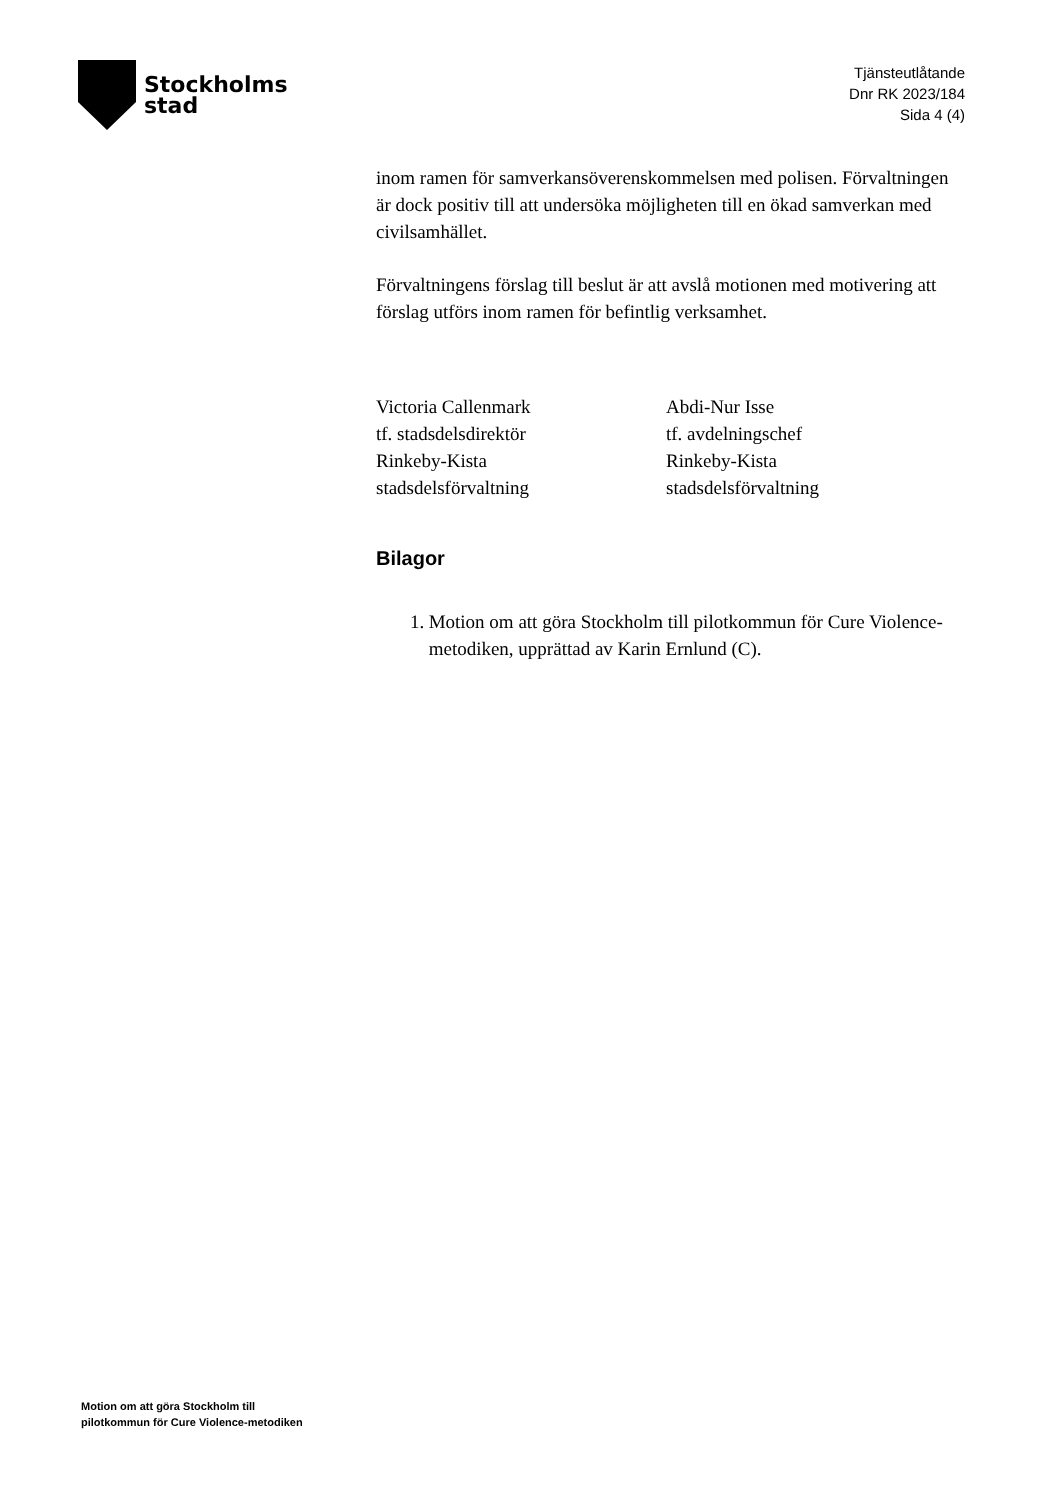Stockholms
stad
Tjänsteutlåtande
Dnr RK 2023/184
Sida 4 (4)
inom ramen för samverkansöverenskommelsen med polisen. Förvaltningen är dock positiv till att undersöka möjligheten till en ökad samverkan med civilsamhället.
Förvaltningens förslag till beslut är att avslå motionen med motivering att förslag utförs inom ramen för befintlig verksamhet.
Victoria Callenmark
tf. stadsdelsdirektör
Rinkeby-Kista
stadsdelsförvaltning
Abdi-Nur Isse
tf. avdelningschef
Rinkeby-Kista
stadsdelsförvaltning
Bilagor
1. Motion om att göra Stockholm till pilotkommun för Cure Violence-metodiken, upprättad av Karin Ernlund (C).
Motion om att göra Stockholm till
pilotkommun för Cure Violence-metodiken